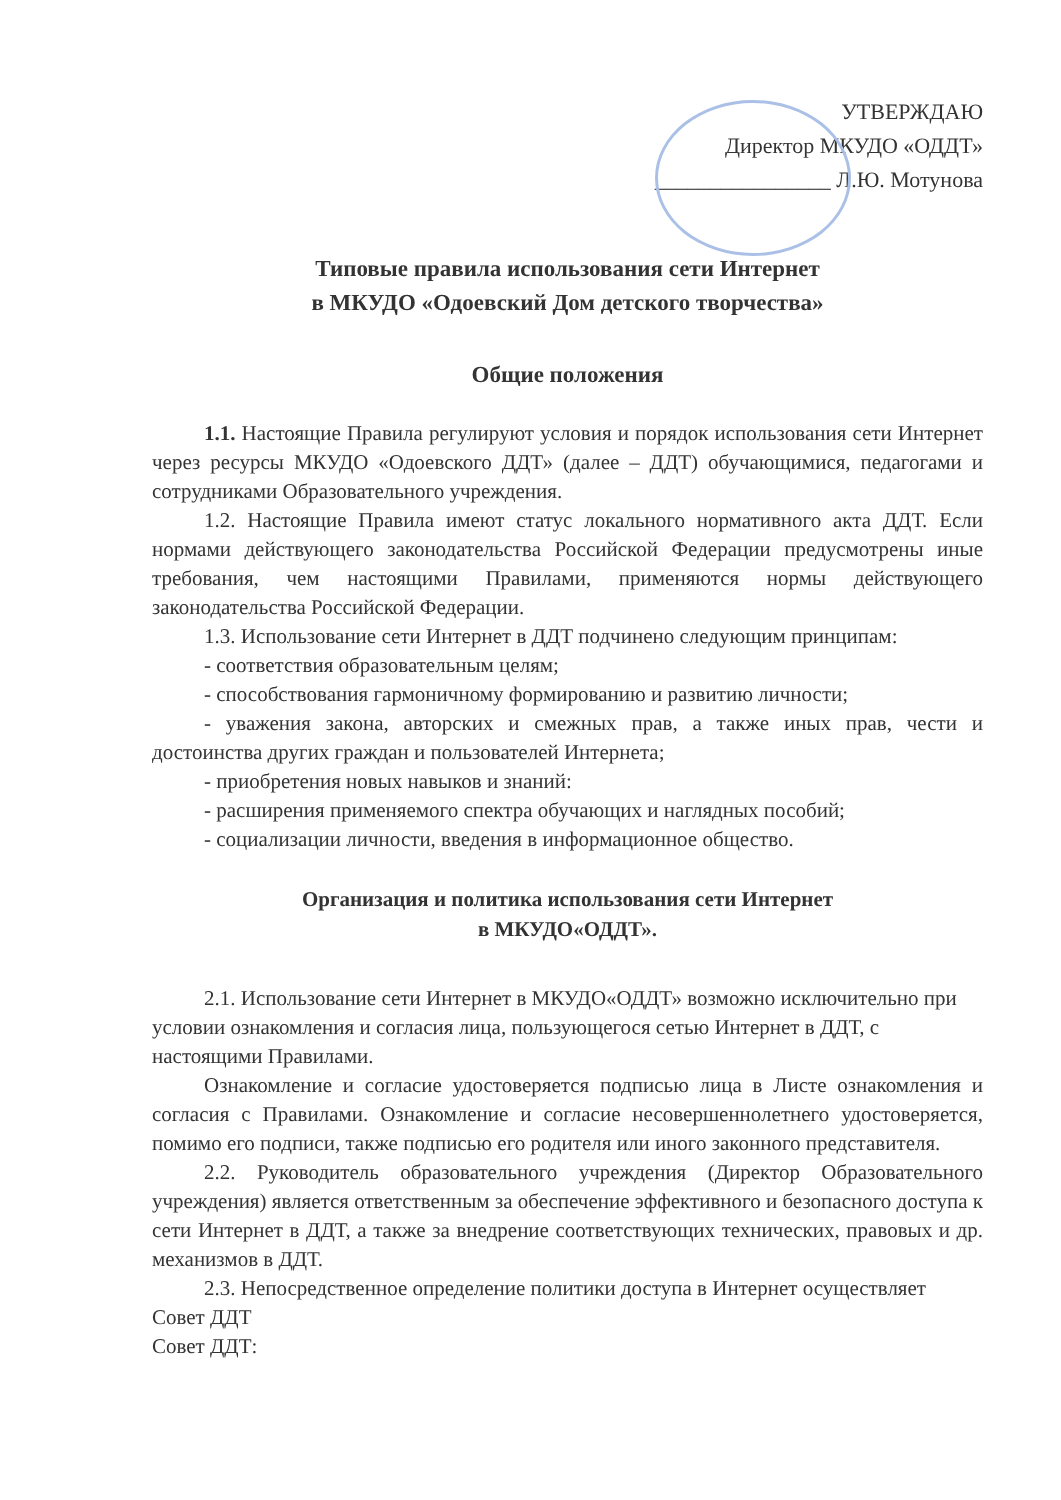УТВЕРЖДАЮ
Директор МКУДО «ОДДТ»
________________ Л.Ю. Мотунова
Типовые правила использования сети Интернет
в МКУДО «Одоевский Дом детского творчества»
Общие положения
1.1. Настоящие Правила регулируют условия и порядок использования сети Интернет через ресурсы МКУДО «Одоевского ДДТ» (далее – ДДТ) обучающимися, педагогами и сотрудниками Образовательного учреждения.
1.2. Настоящие Правила имеют статус локального нормативного акта ДДТ. Если нормами действующего законодательства Российской Федерации предусмотрены иные требования, чем настоящими Правилами, применяются нормы действующего законодательства Российской Федерации.
1.3. Использование сети Интернет в ДДТ подчинено следующим принципам:
- соответствия образовательным целям;
- способствования гармоничному формированию и развитию личности;
- уважения закона, авторских и смежных прав, а также иных прав, чести и достоинства других граждан и пользователей Интернета;
- приобретения новых навыков и знаний:
- расширения применяемого спектра обучающих и наглядных пособий;
- социализации личности, введения в информационное общество.
Организация и политика использования сети Интернет
в МКУДО«ОДДТ».
2.1. Использование сети Интернет в МКУДО«ОДДТ» возможно исключительно при условии ознакомления и согласия лица, пользующегося сетью Интернет в ДДТ, с настоящими Правилами.
Ознакомление и согласие удостоверяется подписью лица в Листе ознакомления и согласия с Правилами. Ознакомление и согласие несовершеннолетнего удостоверяется, помимо его подписи, также подписью его родителя или иного законного представителя.
2.2. Руководитель образовательного учреждения (Директор Образовательного учреждения) является ответственным за обеспечение эффективного и безопасного доступа к сети Интернет в ДДТ, а также за внедрение соответствующих технических, правовых и др. механизмов в ДДТ.
2.3. Непосредственное определение политики доступа в Интернет осуществляет Совет ДДТ
Совет ДДТ: